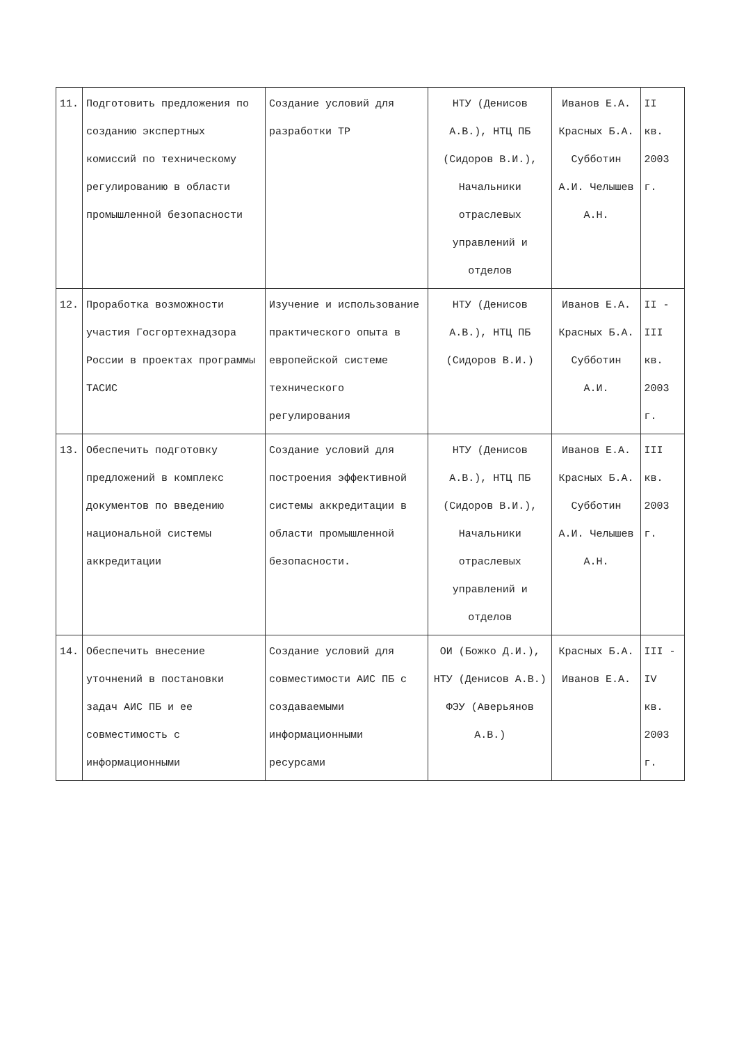| 11. | Подготовить предложения по созданию экспертных комиссий по техническому регулированию в области промышленной безопасности | Создание условий для разработки ТР | НТУ (Денисов А.В.), НТЦ ПБ (Сидоров В.И.), Начальники отраслевых управлений и отделов | Иванов Е.А. Красных Б.А. Субботин А.И. Челышев А.Н. | II кв. 2003 г. |
| 12. | Проработка возможности участия Госгортехнадзора России в проектах программы ТАСИС | Изучение и использование практического опыта в европейской системе технического регулирования | НТУ (Денисов А.В.), НТЦ ПБ (Сидоров В.И.) | Иванов Е.А. Красных Б.А. Субботин А.И. | II - III кв. 2003 г. |
| 13. | Обеспечить подготовку предложений в комплекс документов по введению национальной системы аккредитации | Создание условий для построения эффективной системы аккредитации в области промышленной безопасности. | НТУ (Денисов А.В.), НТЦ ПБ (Сидоров В.И.), Начальники отраслевых управлений и отделов | Иванов Е.А. Красных Б.А. Субботин А.И. Челышев А.Н. | III кв. 2003 г. |
| 14. | Обеспечить внесение уточнений в постановки задач АИС ПБ и ее совместимость с информационными | Создание условий для совместимости АИС ПБ с создаваемыми информационными ресурсами | ОИ (Божко Д.И.), НТУ (Денисов А.В.) ФЭУ (Аверьянов А.В.) | Красных Б.А. Иванов Е.А. | III - IV кв. 2003 г. |